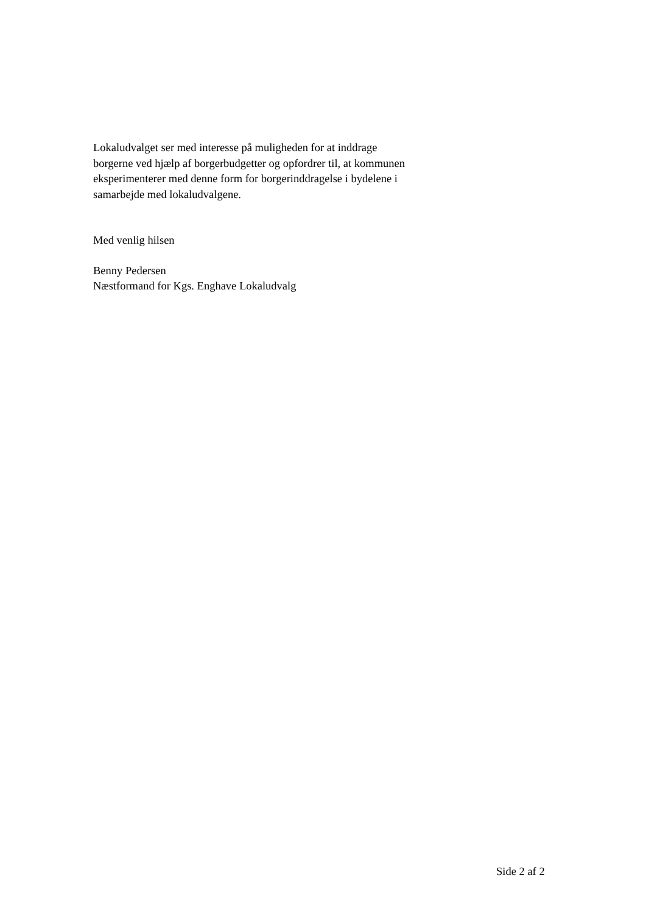Lokaludvalget ser med interesse på muligheden for at inddrage
borgerne ved hjælp af borgerbudgetter og opfordrer til, at kommunen
eksperimenterer med denne form for borgerinddragelse i bydelene i
samarbejde med lokaludvalgene.
Med venlig hilsen
Benny Pedersen
Næstformand for Kgs. Enghave Lokaludvalg
Side 2 af 2